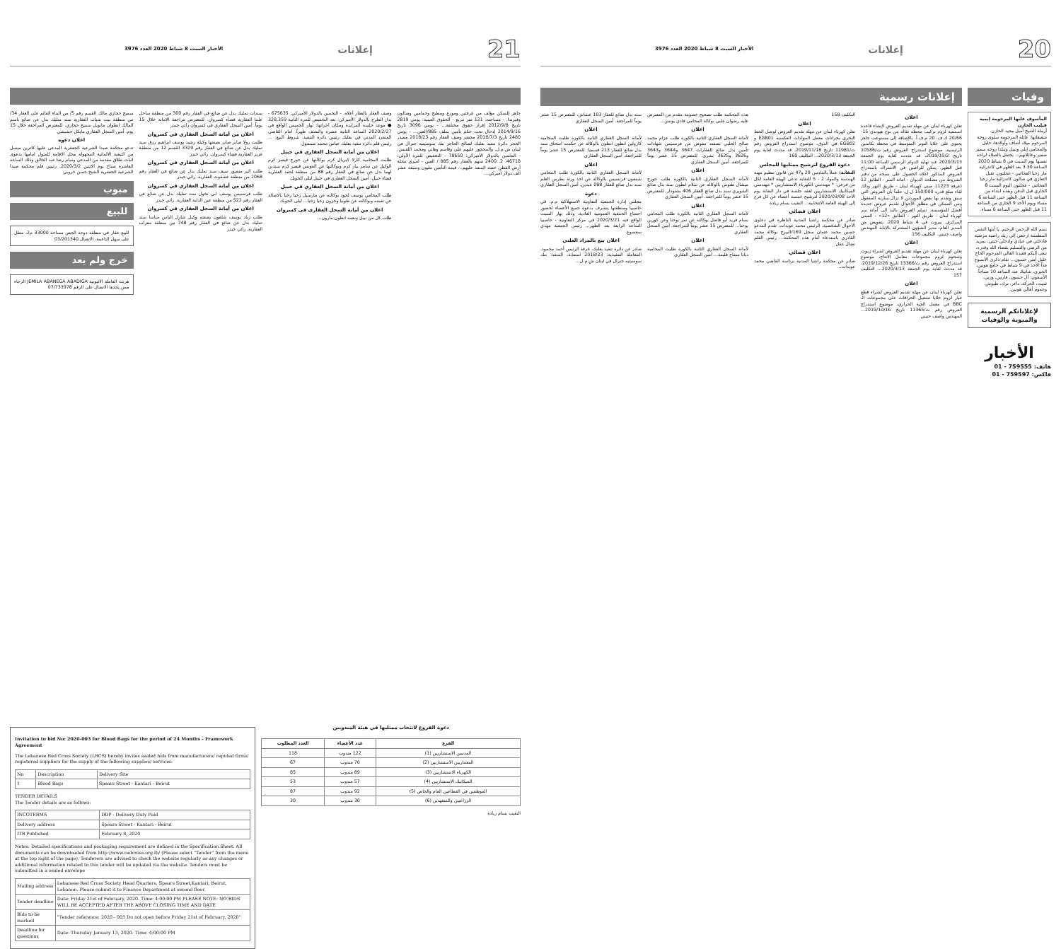20 إعلانات الأخبار السبت 8 شباط 2020 العدد 3976
وفيات
المأسوف عليها المرحومة إيميه فيليب الخازن
أرملة الشيخ أميل مجيد الخازن. شقيقاتها: عائلة المرحومة سلوى زوجة المرحوم ميلاد أصاف وأولادها، خليل والمحامي إيلي ونبيل وتيلدا زوجة سمير صفير وعائلاتهم... يحتفل بالصلاة لراحة نفسها يوم السبت في 8 شباط 2020 الساعة 3.30 بعد الظهر في كاتدرائية مار زخيا العجائبي - عجلتون. تقبل التعازي في صالون كاتدرائية مار زخيا العجائبي - عجلتون اليوم السبت 8 الجاري قبل الدفن وبعده ابتداء من الساعة 11 قبل الظهر حتى الساعة 6 مساء ويوم الأحد 9 الجاري من الساعة 11 قبل الظهر حتى الساعة 6 مساء.
بسم الله الرحمن الرحيم. يا أيتها النفس المطمئنة ارجعي إلى ربك راضية مرضية فادخلي في عبادي وادخلي جنتي. بمزيد من الرضى والتسليم بقضاء الله وقدره، ننعى إليكم فقيدنا الغالي المرحوم الحاج خليل أمين حسون... تقام ذكرى الأسبوع غداً الأحد في 9 شباط في جامع هونين، الخيري، شاتيلا، عند الساعة 10 صباحاً. الأسفون: آل حسون، فارس، وزني، شيت، الحركة، داغر، ترك، طبوش، وعموم أهالي هونين.
لإعلاناتكم الرسمية والمبوبة والوفيات
الأخبار
هاتف: 759555 - 01
فاكس: 759597 - 01
إعلانات رسمية
اعلان
تعلن كهرباء لبنان عن مهلة تقديم العروض لإنشاء قاعدة اسمنتية لزوم تركيب محطة نقالة من نوع هيوندي 15-20/66 ك.ف. 20 م.ف.أ. بالإضافة إلى مستوعب جاهز يحتوي على خلايا التوتر المتوسط في محطة بكاسين الرئيسية، موضوع استدراج العروض رقم ث/10586 تاريخ 2019/10/2، قد مددت لغاية يوم الجمعة 2020/3/13 عند نهاية الدوام الرسمي الساعة 11:00 قبل الظهر. يمكن للراغبين في الاشتراك باستدراج العروض المذكور اعلاه الحصول على نسخة من دفتر الشروط من مصلحة الديوان - امانة السر - الطابق 12 (غرفة 1223)، مبنى كهرباء لبنان - طريق النهر وذلك لقاء مبلغ قدره 150/000 ل.ل. علماً بأن العروض التي سبق وتقدم بها بعض الموردين لا تزال سارية المفعول ومن الممكن في مطلق الأحوال تقديم عروض جديدة أفضل للمؤسسة. تسلم العروض باليد الى أمانة سر كهرباء لبنان - طريق النهر - الطابق «12» - المبنى المركزي. بيروت في 4 شباط 2020. بتفويض من المدير العام، مدير الشؤون المشتركة بالإنابة المهندس واصف حنيني. التكليف 156
اعلان
تعلن كهرباء لبنان عن مهلة تقديم العروض لشراء زيوت وشحوم لزوم مجموعات معامل الانتاج، موضوع استدراج العروض رقم ث/13366 تاريخ 2019/12/26، قد مددت لغاية يوم الجمعة 2020/3/13... التكليف 157
اعلان
تعلن كهرباء لبنان عن مهلة تقديم العروض لشراء قطع غيار لزوم خلايا تشغيل الحراقات على مجموعات الـ BBC في معمل الجية الحراري، موضوع استدراج العروض رقم ث/11365 تاريخ 2019/10/16... المهندس واصف حنيني
التكليف 158
اعلان
تعلن كهرباء لبنان عن مهلة تقديم العروض لوصل الخط البحري بخزانات معمل المولدات العكسية EGB01 و EGB02 في الذوق، موضوع استدراج العروض رقم ث/11981 تاريخ 2019/11/18، قد مددت لغاية يوم الجمعة 2020/3/13... التكليف 160
دعوة الفروع لترشيح ممثليها للمجلس
النقابة: عملاً بالمادتين 29 و47 من قانون تنظيم مهنة الهندسة والمواد 2 - 5 للنقابة تدعى الهيئة العامة لكل من فرعي: * مهندسي الكهرباء الاستشاريين * مهندسي الميكانيك الاستشاريين لعقد جلسة في دار النقابة يوم الأحد 2020/03/08 لترشيح خمسة أعضاء عن كل فرع إلى الهيئة العامة الانتخابية... النقيب بسام زيادة
اعلان قضائي
صادر عن محكمة راشيا المدنية الناظرة في دعاوى الأحوال الشخصية، الرئيس محمد عويدات. تقدم المدعو حسين محمد عثمان سجل 169/البيرج بوكالة محمد القادري باستدعاء أمام هذه المحكمة... رئيس القلم نضال عقل
اعلان قضائي
صادر عن محكمة راشيا المدنية برئاسة القاضي محمد عويدات...
هذه المحكمة طلب تصحيح خصومة مقدم من المعترض عليه رضوان علبي بوكالة المحامي فادي يونس...
اعلان
لأمانة السجل العقاري الثانية بالكورة طلب عزام محمد صالح الحلبي بصفته مفوض من فرنسيس شهادات تأمين بدل ضائع للعقارات 3647 و3644 و3643 و3626 و3625 بشري. للمعترض 15 عشر يوماً للمراجعة. أمين السجل العقاري
اعلان
لأمانة السجل العقاري الثانية بالكورة طلب جورج ميشال طنوس بالوكالة عن سلام انطون سند بدل ضائع الشويري سند بدل ضائع للعقار 406 بشتودار. للمعترض 15 عشر يوماً للمراجعة. أمين السجل العقاري
اعلان
لأمانة السجل العقاري الثانية بالكورة طلب المحامي بسام فريد أبو فاضل بوكالته عن تمر يوحنا وعن كورين يوحنا... للمعترض 15 عشر يوماً للمراجعة. أمين السجل العقاري
اعلان
لأمانة السجل العقاري الثانية بالكورة طلبت المحامية ديانا سماح قليمة... أمين السجل العقاري
سند بدل ضائع للعقار 103 عشاش. للمعترض 15 عشر يوماً للمراجعة. أمين السجل العقاري
اعلان
لأمانة السجل العقاري الثانية بالكورة طلبت المحامية كارولين انطون انطون بالوكالة عن حكمت اسحاق سند بدل ضائع للعقار 213 قسميا. للمعترض 15 عشر يوماً للمراجعة. أمين السجل العقاري
اعلان
لأمانة السجل العقاري الثانية بالكورة طلب المحامي شمعون فرنسيس بالوكالة عن احد ورثة بطرس العلم سند بدل ضائع للعقار 088 عبدين. أمين السجل العقاري
دعوة
مجلس إدارة الجمعية التعاونية الاستهلاكية م.م. في حاصبيا ومنطقتها يتشرف بدعوة جميع الأعضاء لحضور اجتماع الجمعية العمومية العادية، وذلك نهار السبت الواقع فيه 2020/3/21 في مركز التعاونية - حاصبيا الساعة الرابعة بعد الظهر... رئيس الجمعية مهدي سعسوع
اعلان بيع بالمزاد العلني
صادر عن دائرة تنفيذ بعلبك، غرفة الرئيس أحمد محمود. المعاملة التنفيذية: 2018/23 استنابة. المنفذ: بنك سوسيتيه جنرال في لبنان ش.م.ل...
21 إعلانات الأخبار السبت 8 شباط 2020 العدد 3976
جاهز للسكن مؤلف من غرفتين وموزع ومطبخ وحمامين وصالون وفيرندا. - مساحته: 121 متر مربع - الحقوق العينية: يومي 2819 تاريخ 2012/9/8 إفراز حقوق مختلفة... - يومي 3096 تاريخ 2014/9/16 إدخال تحت حكم تأمين بملف 885/العين... - يومي 2480 تاريخ 2018/7/3 محضر وصف العقار رقم 2018/23 مصدر الحجز دائرة تنفيذ بعلبك لصالح الحاجز بنك سوسيتيه جنرال في لبنان ش.م.ل. والمحجوز عليهم علي وقاسم وهاني ومحمد اللقيس. - التخمين بالدولار الأميركي: 78650 - التخفيض للمرة الأولى: 46718. 2. 2400 سهم بالعقار رقم 885 / العين - اميري محلة أرض القطن حصة المنفذ عليهم... قيمة التأمين مليون وسبعة عشر ألف دولار أميركي...
وصف العقار بالعقار أعلاه. - التخمين بالدولار الأميركي: 675635 - بدل الطرح بالدولار الأميركي: بعد التخفيض للمرة الثانية 328,359 ● موعد جلسة المزايدة ومكان اجرائها: نهار الخميس الواقع في 2020/2/27 الساعة الثانية عشرة والنصف ظهراً، امام القاضي المنفرد المدني في بعلبك رئيس دائرة التنفيذ. شروط البيع: ... رئيس قلم دائرة تنفيذ بعلبك عباس محمد شبشول
اعلان من أمانة السجل العقاري في جبيل
طلبت المحامية كارلا كبريال كرم بوكالتها عن جورج قيصر كرم الوكيل عن سامر بيار كرم وبوكالتها عن الفونس قيصر كرم سندين لهما بدل عن ضائع في العقار رقم 88 من منطقة لحفد العقارية قضاء جبيل. أمين السجل العقاري في جبيل ليلى الحويك
اعلان من أمانة السجل العقاري في جبيل
طلب المحامي يوسف لحود بوكالته عن مارسيل زخيا زخيا بالاصالة عن نفسه وبوكالته عن طوبيا وخزون زخيا زخيا... ليلى الحويك
اعلان من أمانة السجل العقاري في كسروان
طلب كل من نبيل ونعمه انطون مارون...
سندات تمليك بدل عن ضائع في العقار رقم 300 من منطقة ساحل علما العقارية قضاء كسروان. للمعترض مراجعة الامانة خلال 15 يوماً. أمين السجل العقاري في كسروان رائي حيدر
اعلان من أمانة السجل العقاري في كسروان
طلبت رولا صابر صابر بصفتها وكيلة رشيد يوسف ابراهيم رزق سند تمليك بدل عن ضائع في العقار رقم 3329 القسم 12 من منطقة غزير العقارية قضاء كسروان. رائي حيدر
اعلان من أمانة السجل العقاري في كسروان
طلب البر منصور سيف سند تمليك بدل عن ضائع في العقار رقم 2068 من منطقة عشقوت العقارية. رائي حيدر
اعلان من أمانة السجل العقاري في كسروان
طلب فرنسيس يوسف ابي نخول سند تمليك بدل عن ضائع في العقار رقم 522 من منطقة عين الدلبة العقارية. رائي حيدر
اعلان من أمانة السجل العقاري في كسروان
طلب زياد يوسف شلفون بصفته وكيل شارل الياس مناسا سند تمليك بدل عن ضائع في العقار رقم 748 من منطقة معراب العقارية. رائي حيدر
سميح حجازي مالك القسم رقم 5/ من البناء القائم على العقار 34/ من منطقة بيت شباب العقارية سند تمليك بدل عن ضائع باسم المالك انطوان مانويل سميح حجازي. للمعترض المراجعة خلال 15 يوم. أمين السجل العقاري مايكل حشيشي
اعلان دعوه
تدعو محكمة صيدا الشرعية الجعفرية المدعى عليها كاترين ميسل من التبعية الالمانية المجهولة محل الاقامة للمثول امامها بدعوى اثبات طلاق مقدمة من المدعي وسام رضا عبد الخالق وذلك الساعة العاشرة صباح يوم الاثنين 2020/3/2. رئيس قلم محكمة صيدا الشرعية الجعفرية الشيخ حسن خروبي
مبوب
للبيع
للبيع عقار في منطقة دوحة الحص مساحة 33000 م2، مطل على سهل الناعمة، الاتصال 03/201340
خرج ولم يعد
هربت العاملة الاثيوبية JEMILA ABANEGA ABADIGA الرجاء ممن يجدها الاتصال على الرقم 07/733978
دعوة الفروع لانتخاب ممثليها في هيئة المندوبين
| الفرع | عدد الأعضاء | العدد المطلوب |
| --- | --- | --- |
| المدنيين الاستشاريين (1) | 122 مندوب | 118 |
| المعماريين الاستشاريين (2) | 70 مندوب | 67 |
| الكهرباء الاستشاريين (3) | 89 مندوب | 85 |
| الميكانيك الاستشاريين (4) | 57 مندوب | 53 |
| الموظفين في القطاعين العام والخاص (5) | 92 مندوب | 87 |
| الزراعيين والمتعهدين (6) | 30 مندوب | 30 |
النقيب بسام زيادة
Invitation to bid No: 2020-003 for Blood Bags for the period of 24 Months - Framework Agreement
The Lebanese Red Cross Society (LRCS) hereby invites sealed bids from manufacturers/ reputed firms/ registered suppliers for the supply of the following supplies/ services:
| No | Description | Delivery Site |
| --- | --- | --- |
| 1 | Blood Bags | Spears Street - Kantari - Beirut |
TENDER DETAILS
The Tender details are as follows:
| INCOTERMS | DDP - Delivery Duty Paid |
| Delivery address | Spears Street - Kantari - Beirut |
| ITB Published | February 8, 2020 |
Notes: Detailed specifications and packaging requirement are defined in the Specification Sheet. All documents can be downloaded from http://www.redcross.org.lb/ (Please select "Tender" from the menu at the top right of the page). Tenderers are advised to check the website regularly as any changes or additional information related to this tender will be updated via the website. Tenders must be submitted in a sealed envelope
| Mailing address | Lebanese Red Cross Society Head Quarters, Spears Street,Kantari, Beirut, Lebanon. Please submit it to Finance Department at second floor. |
| Tender deadline | Date: Friday 21st of February, 2020. Time: 4:00:00 PM PLEASE NOTE: NO BIDS WILL BE ACCEPTED AFTER THE ABOVE CLOSING TIME AND DATE |
| Bids to be marked | "Tender reference: 2020 - 003 Do not open before Friday 21st of February, 2020" |
| Deadline for questions | Date: Thursday January 13, 2020. Time: 4:00:00 PM |